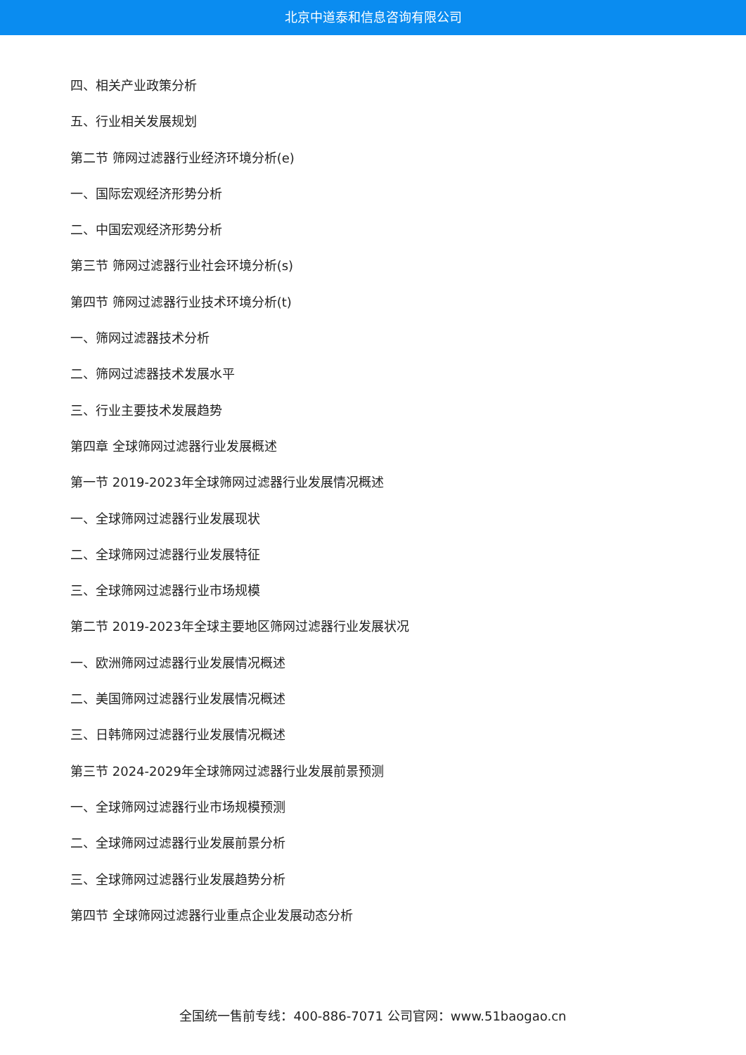北京中道泰和信息咨询有限公司
四、相关产业政策分析
五、行业相关发展规划
第二节 筛网过滤器行业经济环境分析(e)
一、国际宏观经济形势分析
二、中国宏观经济形势分析
第三节 筛网过滤器行业社会环境分析(s)
第四节 筛网过滤器行业技术环境分析(t)
一、筛网过滤器技术分析
二、筛网过滤器技术发展水平
三、行业主要技术发展趋势
第四章 全球筛网过滤器行业发展概述
第一节 2019-2023年全球筛网过滤器行业发展情况概述
一、全球筛网过滤器行业发展现状
二、全球筛网过滤器行业发展特征
三、全球筛网过滤器行业市场规模
第二节 2019-2023年全球主要地区筛网过滤器行业发展状况
一、欧洲筛网过滤器行业发展情况概述
二、美国筛网过滤器行业发展情况概述
三、日韩筛网过滤器行业发展情况概述
第三节 2024-2029年全球筛网过滤器行业发展前景预测
一、全球筛网过滤器行业市场规模预测
二、全球筛网过滤器行业发展前景分析
三、全球筛网过滤器行业发展趋势分析
第四节 全球筛网过滤器行业重点企业发展动态分析
全国统一售前专线：400-886-7071 公司官网：www.51baogao.cn